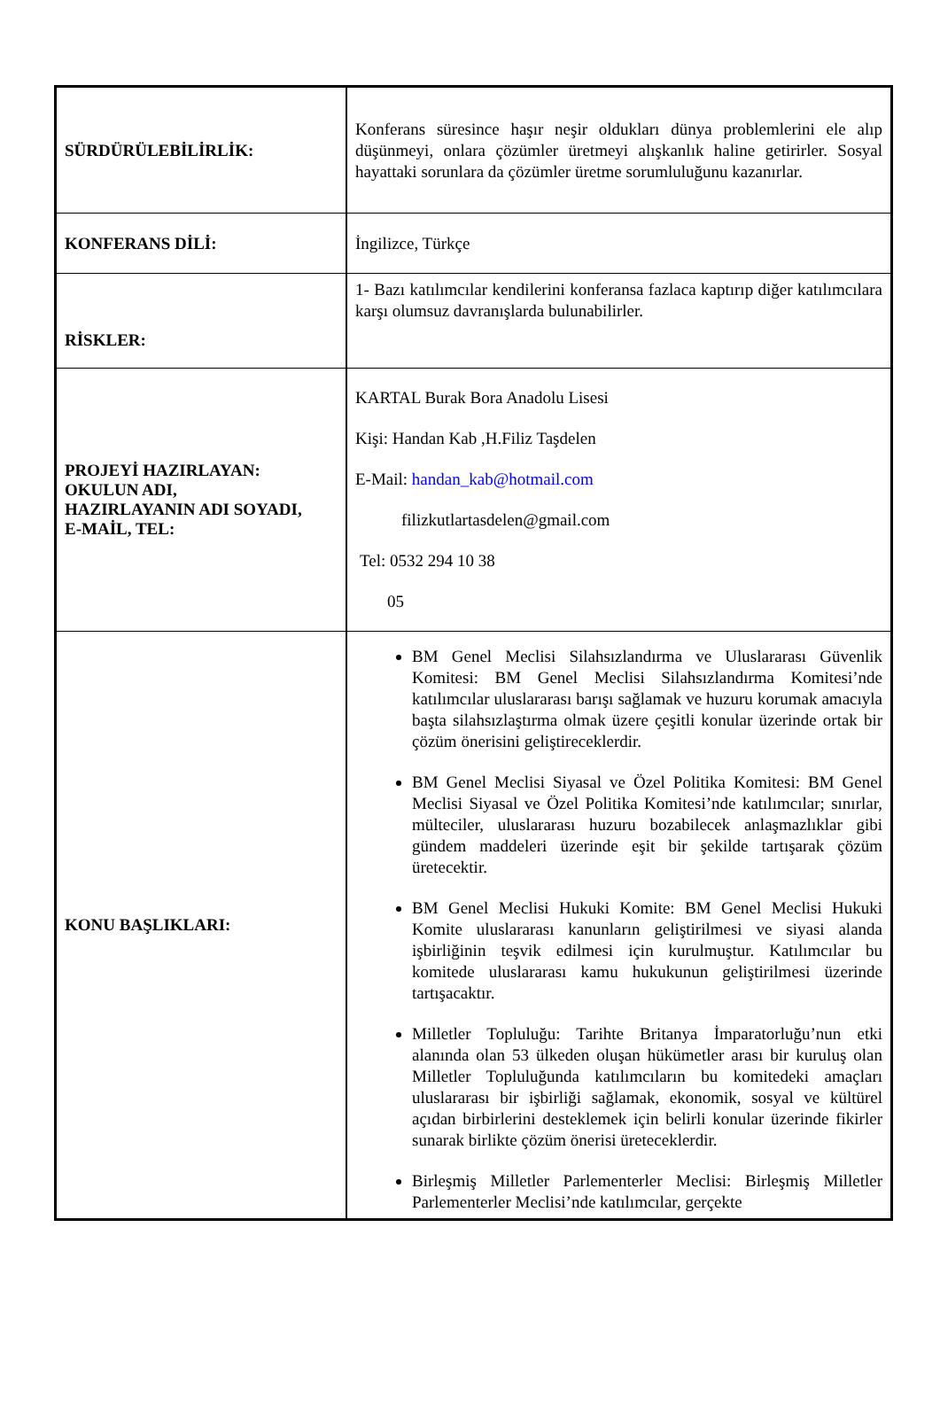| SÜRDÜRÜLEBİLİRLİK: | Konferans süresince haşır neşir oldukları dünya problemlerini ele alıp düşünmeyi, onlara çözümler üretmeyi alışkanlık haline getirirler. Sosyal hayattaki sorunlara da çözümler üretme sorumluluğunu kazanırlar. |
| KONFERANS DİLİ: | İngilizce, Türkçe |
| RİSKLER: | 1- Bazı katılımcılar kendilerini konferansa fazlaca kaptırıp diğer katılımcılara karşı olumsuz davranışlarda bulunabilirler. |
| PROJEYİ HAZIRLAYAN: OKULUN ADI, HAZIRLAYANIN ADI SOYADI, E-MAİL, TEL: | KARTAL Burak Bora Anadolu Lisesi Kişi: Handan Kab ,H.Filiz Taşdelen E-Mail: handan_kab@hotmail.com filizkutlartasdelen@gmail.com Tel: 0532 294 10 38 05 |
| KONU BAŞLIKLARI: | BM Genel Meclisi Silahsızlandırma ve Uluslararası Güvenlik Komitesi: BM Genel Meclisi Silahsızlandırma Komitesi’nde katılımcılar uluslararası barışı sağlamak ve huzuru korumak amacıyla başta silahsızlaştırma olmak üzere çeşitli konular üzerinde ortak bir çözüm önerisini geliştireceklerdir. BM Genel Meclisi Siyasal ve Özel Politika Komitesi: BM Genel Meclisi Siyasal ve Özel Politika Komitesi’nde katılımcılar; sınırlar, mülteciler, uluslararası huzuru bozabilecek anlaşmazlıklar gibi gündem maddeleri üzerinde eşit bir şekilde tartışarak çözüm üretecektir. BM Genel Meclisi Hukuki Komite: BM Genel Meclisi Hukuki Komite uluslararası kanunların geliştirilmesi ve siyasi alanda işbirliğinin teşvik edilmesi için kurulmuştur. Katılımcılar bu komitede uluslararası kamu hukukunun geliştirilmesi üzerinde tartışacaktır. Milletler Topluluğu: Tarihte Britanya İmparatorluğu’nun etki alanında olan 53 ülkeden oluşan hükümetler arası bir kuruluş olan Milletler Topluluğunda katılımcıların bu komitedeki amaçları uluslararası bir işbirliği sağlamak, ekonomik, sosyal ve kültürel açıdan birbirlerini desteklemek için belirli konular üzerinde fikirler sunarak birlikte çözüm önerisi üreteceklerdir. Birleşmiş Milletler Parlementerler Meclisi: Birleşmiş Milletler Parlementerler Meclisi’nde katılımcılar, gerçekte |